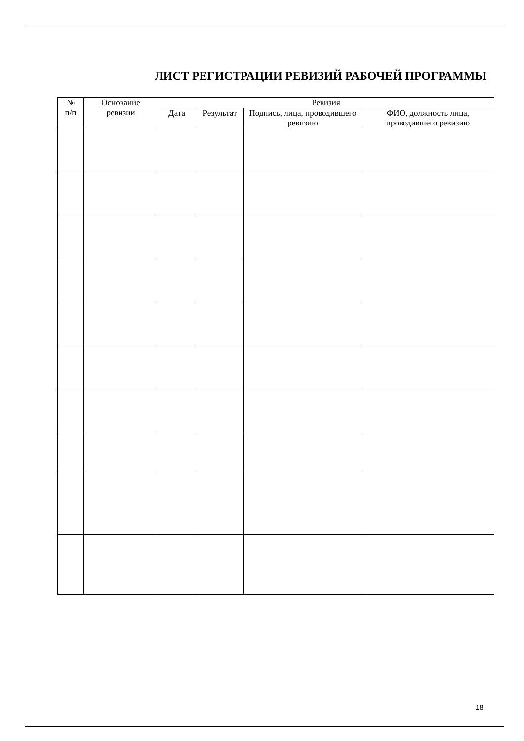ЛИСТ РЕГИСТРАЦИИ РЕВИЗИЙ РАБОЧЕЙ ПРОГРАММЫ
| № п/п | Основание ревизии | Ревизия | | | |
| --- | --- | --- | --- | --- | --- |
| | | Дата | Результат | Подпись, лица, проводившего ревизию | ФИО, должность лица, проводившего ревизию |
18